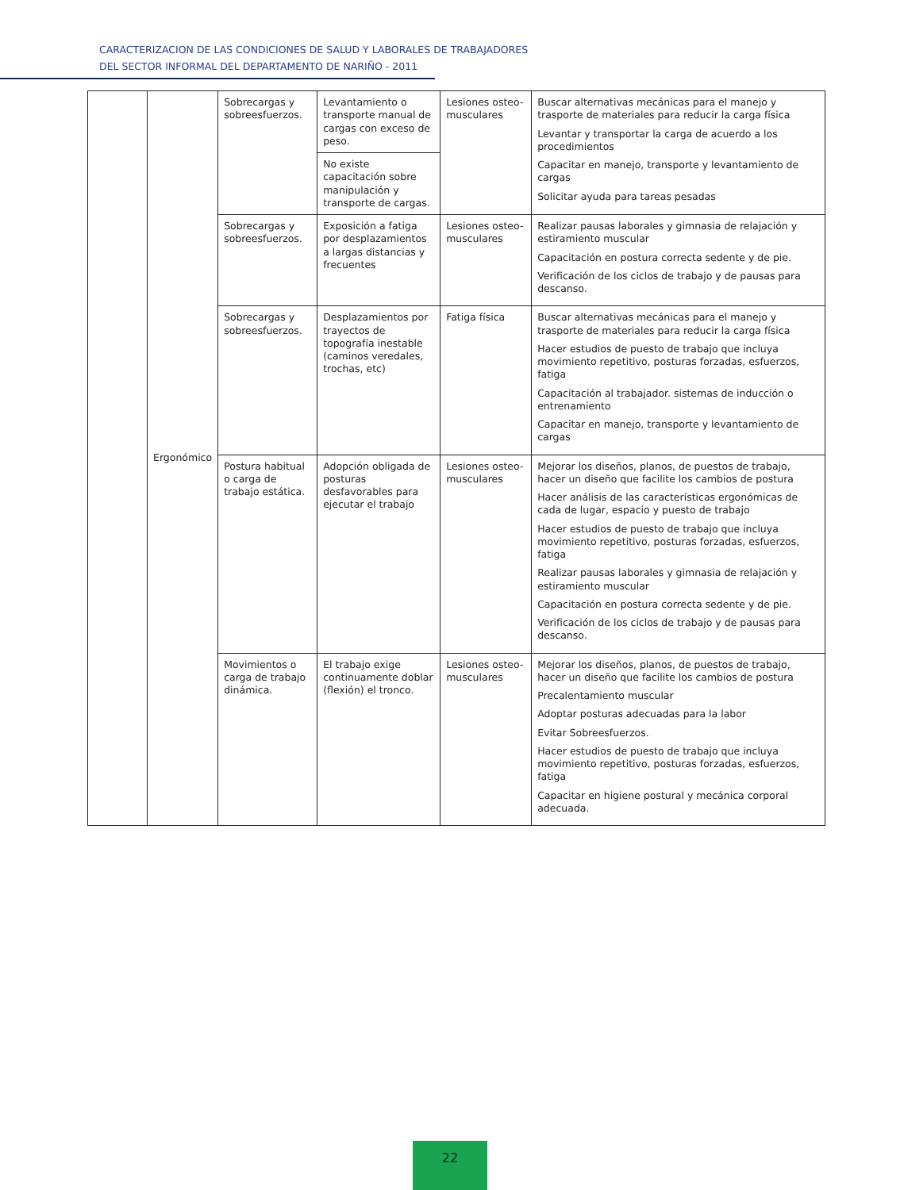CARACTERIZACION DE LAS CONDICIONES DE SALUD Y LABORALES DE TRABAJADORES
DEL SECTOR INFORMAL DEL DEPARTAMENTO DE NARIÑO - 2011
| | Ergonómico | Sobrecargas y sobreesfuerzos. | Levantamiento o transporte manual de cargas con exceso de peso. | Lesiones osteo-musculares | Buscar alternativas mecánicas para el manejo y trasporte de materiales para reducir la carga física Levantar y transportar la carga de acuerdo a los procedimientos Capacitar en manejo, transporte y levantamiento de cargas Solicitar ayuda para tareas pesadas |
| | | | No existe capacitación sobre manipulación y transporte de cargas. | | |
| | | Sobrecargas y sobreesfuerzos. | Exposición a fatiga por desplazamientos a largas distancias y frecuentes | Lesiones osteo-musculares | Realizar pausas laborales y gimnasia de relajación y estiramiento muscular Capacitación en postura correcta sedente y de pie. Verificación de los ciclos de trabajo y de pausas para descanso. |
| | | Sobrecargas y sobreesfuerzos. | Desplazamientos por trayectos de topografía inestable (caminos veredales, trochas, etc) | Fatiga física | Buscar alternativas mecánicas para el manejo y trasporte de materiales para reducir la carga física Hacer estudios de puesto de trabajo que incluya movimiento repetitivo, posturas forzadas, esfuerzos, fatiga Capacitación al trabajador. sistemas de inducción o entrenamiento Capacitar en manejo, transporte y levantamiento de cargas |
| | | Postura habitual o carga de trabajo estática. | Adopción obligada de posturas desfavorables para ejecutar el trabajo | Lesiones osteo-musculares | Mejorar los diseños, planos, de puestos de trabajo, hacer un diseño que facilite los cambios de postura Hacer análisis de las características ergonómicas de cada de lugar, espacio y puesto de trabajo Hacer estudios de puesto de trabajo que incluya movimiento repetitivo, posturas forzadas, esfuerzos, fatiga Realizar pausas laborales y gimnasia de relajación y estiramiento muscular Capacitación en postura correcta sedente y de pie. Verificación de los ciclos de trabajo y de pausas para descanso. |
| | | Movimientos o carga de trabajo dinámica. | El trabajo exige continuamente doblar (flexión) el tronco. | Lesiones osteo-musculares | Mejorar los diseños, planos, de puestos de trabajo, hacer un diseño que facilite los cambios de postura Precalentamiento muscular Adoptar posturas adecuadas para la labor Evitar Sobreesfuerzos. Hacer estudios de puesto de trabajo que incluya movimiento repetitivo, posturas forzadas, esfuerzos, fatiga Capacitar en higiene postural y mecánica corporal adecuada. |
22